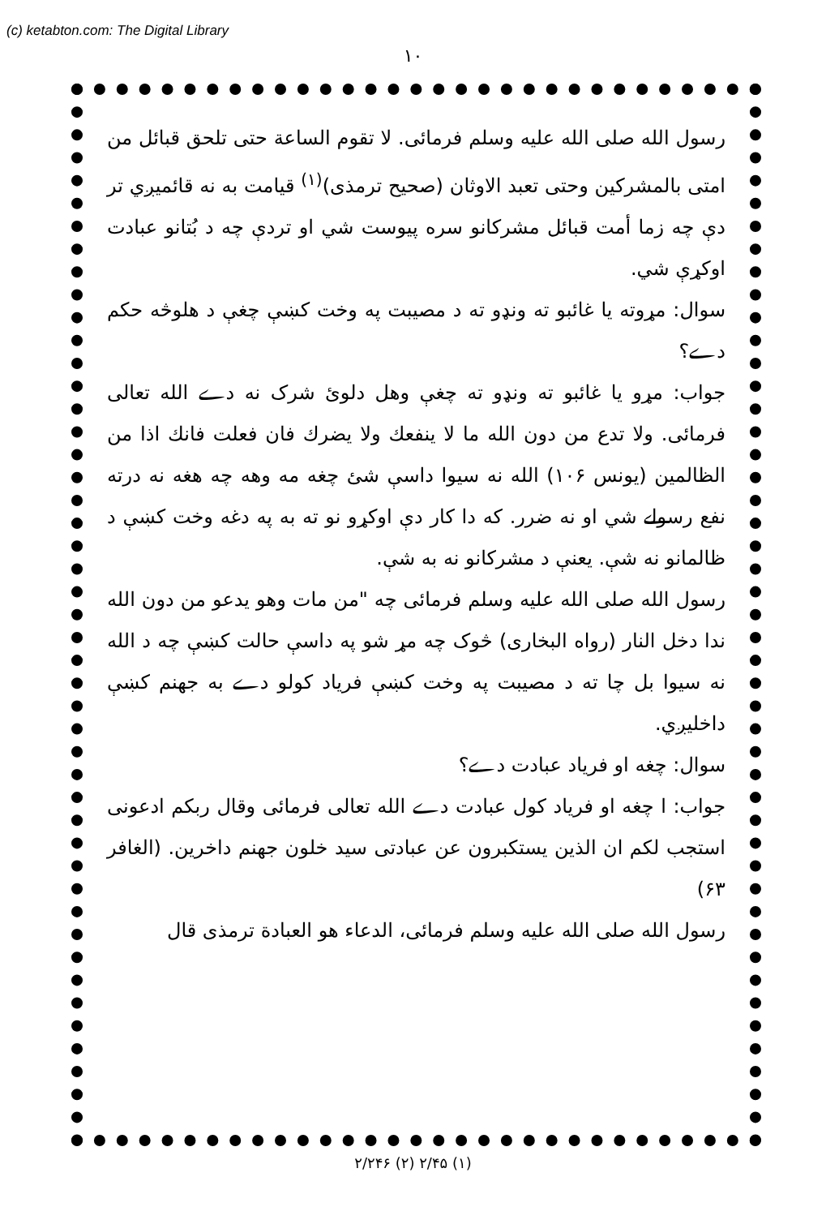(c) ketabton.com: The Digital Library
۱۰
رسول الله صلی الله علیه وسلم فرمائی. لا تقوم الساعة حتی تلحق قبائل من امتی بالمشرکین وحتی تعبد الاوثان (صحیح ترمذی)<sup>(۱)</sup> قیامت به نه قائمیږي تر دې چه زما أمت قبائل مشرکانو سره پیوست شي او تردې چه د بُتانو عبادت اوکړې شي.
سوال: مړوته یا غائبو ته ونډو ته د مصیبت په وخت کښې چغې د هلوڅه حکم دے؟
جواب: مړو یا غائبو ته ونډو ته چغې وهل دلوئ شرک نه دے الله تعالی فرمائی. ولا تدع من دون الله ما لا ینفعك ولا یضرك فان فعلت فانك اذا من الظالمین (یونس ۱۰۶) الله نه سیوا داسې شئ چغه مه وهه چه هغه نه درته نفع رسولے شي او نه ضرر. که دا کار دې اوکړو نو ته به په دغه وخت کښې د ظالمانو نه شې. یعنې د مشرکانو نه به شې.
رسول الله صلی الله علیه وسلم فرمائی چه "من مات وهو یدعو من دون الله ندا دخل النار (رواه البخاری) څوک چه مړ شو په داسې حالت کښې چه د الله نه سیوا بل چا ته د مصیبت په وخت کښې فریاد کولو دے به جهنم کښې داخلیږي.
سوال: چغه او فریاد عبادت دے؟
جواب: ا چغه او فریاد کول عبادت دے الله تعالی فرمائی وقال ربکم ادعونی استجب لکم ان الذین یستکبرون عن عبادتی سید خلون جهنم داخرین. (الغافر ۶۳)
رسول الله صلی الله علیه وسلم فرمائی، الدعاء هو العبادة ترمذی قال
(۱) ۲/۴۵ (۲) ۲/۲۴۶